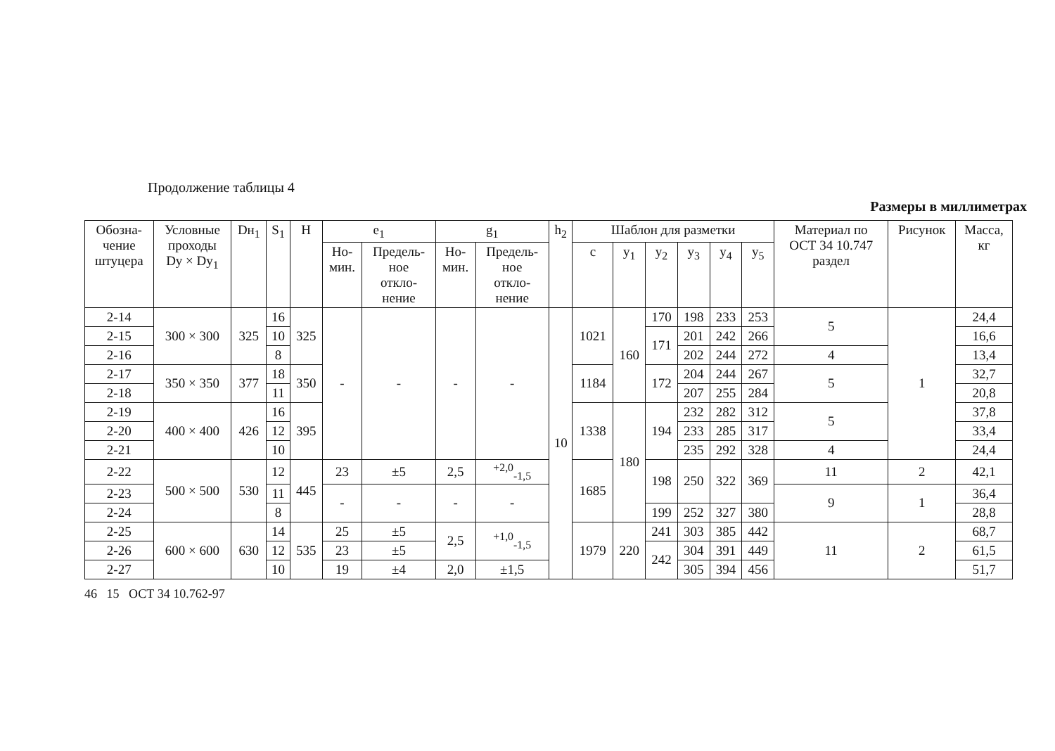Продолжение таблицы 4
Размеры в миллиметрах
| Обозна- чение штуцера | Условные проходы Dу × Dу<sub>1</sub> | Dн<sub>1</sub> | S<sub>1</sub> | H | e<sub>1</sub> | | g<sub>1</sub> | | h<sub>2</sub> | Шаблон для разметки | | | | | | Материал по ОСТ 34 10.747 раздел | Рисунок | Масса, кг |
| --- | --- | --- | --- | --- | --- | --- | --- | --- | --- | --- | --- | --- | --- | --- | --- | --- | --- | --- |
| | | | | | Но- мин. | Предель- ное откло- нение | Но- мин. | Предель- ное откло- нение | | c | y<sub>1</sub> | y<sub>2</sub> | y<sub>3</sub> | y<sub>4</sub> | y<sub>5</sub> | | | |
| 2-14 | 300 × 300 | 325 | 16 | 325 | - | - | - | - | 10 | 1021 | 160 | 170 | 198 | 233 | 253 | 5 | 1 | 24,4 |
| 2-15 | | | 10 | | | | | | | | | 171 | 201 | 242 | 266 | | | 16,6 |
| 2-16 | | | 8 | | | | | | | | | | 202 | 244 | 272 | 4 | | 13,4 |
| 2-17 | 350 × 350 | 377 | 18 | 350 | | | | | | 1184 | | 172 | 204 | 244 | 267 | 5 | | 32,7 |
| 2-18 | | | 11 | | | | | | | | | | 207 | 255 | 284 | | | 20,8 |
| 2-19 | 400 × 400 | 426 | 16 | 395 | | | | | | 1338 | 180 | 194 | 232 | 282 | 312 | 5 | | 37,8 |
| 2-20 | | | 12 | | | | | | | | | | 233 | 285 | 317 | | | 33,4 |
| 2-21 | | | 10 | | | | | | | | | | 235 | 292 | 328 | 4 | | 24,4 |
| 2-22 | 500 × 500 | 530 | 12 | 445 | 23 | ±5 | 2,5 | <sup>+2,0</sup><sub>-1,5</sub> | | 1685 | | 198 | 250 | 322 | 369 | 11 | 2 | 42,1 |
| 2-23 | | | 11 | | - | - | - | - | | | | | | | | 9 | 1 | 36,4 |
| 2-24 | | | 8 | | | | | | | | | 199 | 252 | 327 | 380 | | | 28,8 |
| 2-25 | 600 × 600 | 630 | 14 | 535 | 25 | ±5 | 2,5 | <sup>+1,0</sup><sub>-1,5</sub> | | 1979 | 220 | 241 | 303 | 385 | 442 | 11 | 2 | 68,7 |
| 2-26 | | | 12 | | 23 | ±5 | | | | | | 242 | 304 | 391 | 449 | | | 61,5 |
| 2-27 | | | 10 | | 19 | ±4 | 2,0 | ±1,5 | | | | | 305 | 394 | 456 | | | 51,7 |
46 15 ОСТ 34 10.762-97